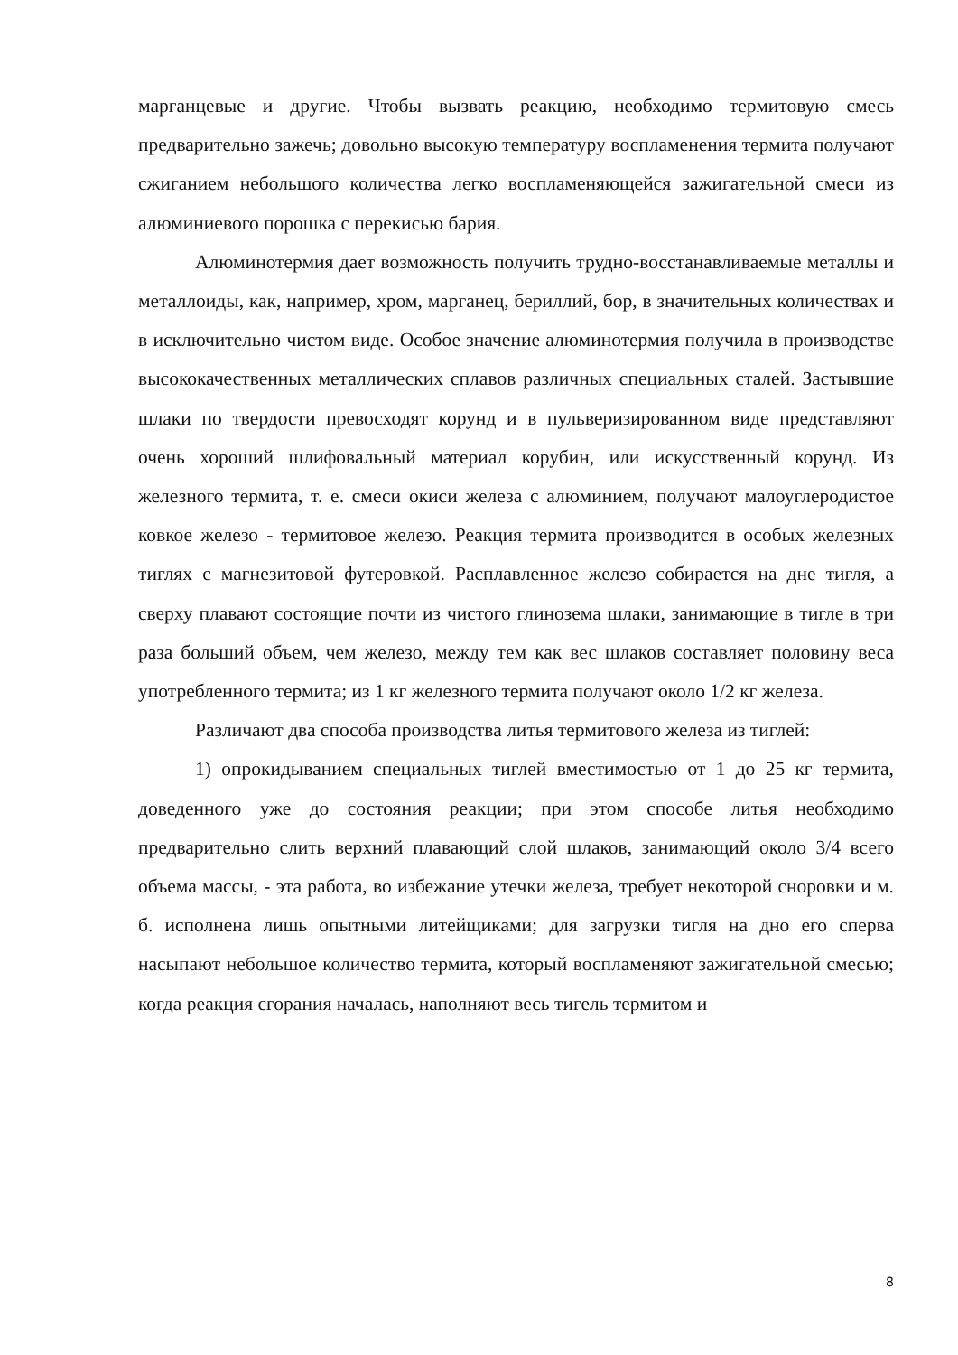марганцевые и другие. Чтобы вызвать реакцию, необходимо термитовую смесь предварительно зажечь; довольно высокую температуру воспламенения термита получают сжиганием небольшого количества легко воспламеняющейся зажигательной смеси из алюминиевого порошка с перекисью бария.
Алюминотермия дает возможность получить трудно-восстанавливаемые металлы и металлоиды, как, например, хром, марганец, бериллий, бор, в значительных количествах и в исключительно чистом виде. Особое значение алюминотермия получила в производстве высококачественных металлических сплавов различных специальных сталей. Застывшие шлаки по твердости превосходят корунд и в пульверизированном виде представляют очень хороший шлифовальный материал корубин, или искусственный корунд. Из железного термита, т. е. смеси окиси железа с алюминием, получают малоуглеродистое ковкое железо - термитовое железо. Реакция термита производится в особых железных тиглях с магнезитовой футеровкой. Расплавленное железо собирается на дне тигля, а сверху плавают состоящие почти из чистого глинозема шлаки, занимающие в тигле в три раза больший объем, чем железо, между тем как вес шлаков составляет половину веса употребленного термита; из 1 кг железного термита получают около 1/2 кг железа.
Различают два способа производства литья термитового железа из тиглей:
1) опрокидыванием специальных тиглей вместимостью от 1 до 25 кг термита, доведенного уже до состояния реакции; при этом способе литья необходимо предварительно слить верхний плавающий слой шлаков, занимающий около 3/4 всего объема массы, - эта работа, во избежание утечки железа, требует некоторой сноровки и м. б. исполнена лишь опытными литейщиками; для загрузки тигля на дно его сперва насыпают небольшое количество термита, который воспламеняют зажигательной смесью; когда реакция сгорания началась, наполняют весь тигель термитом и
8